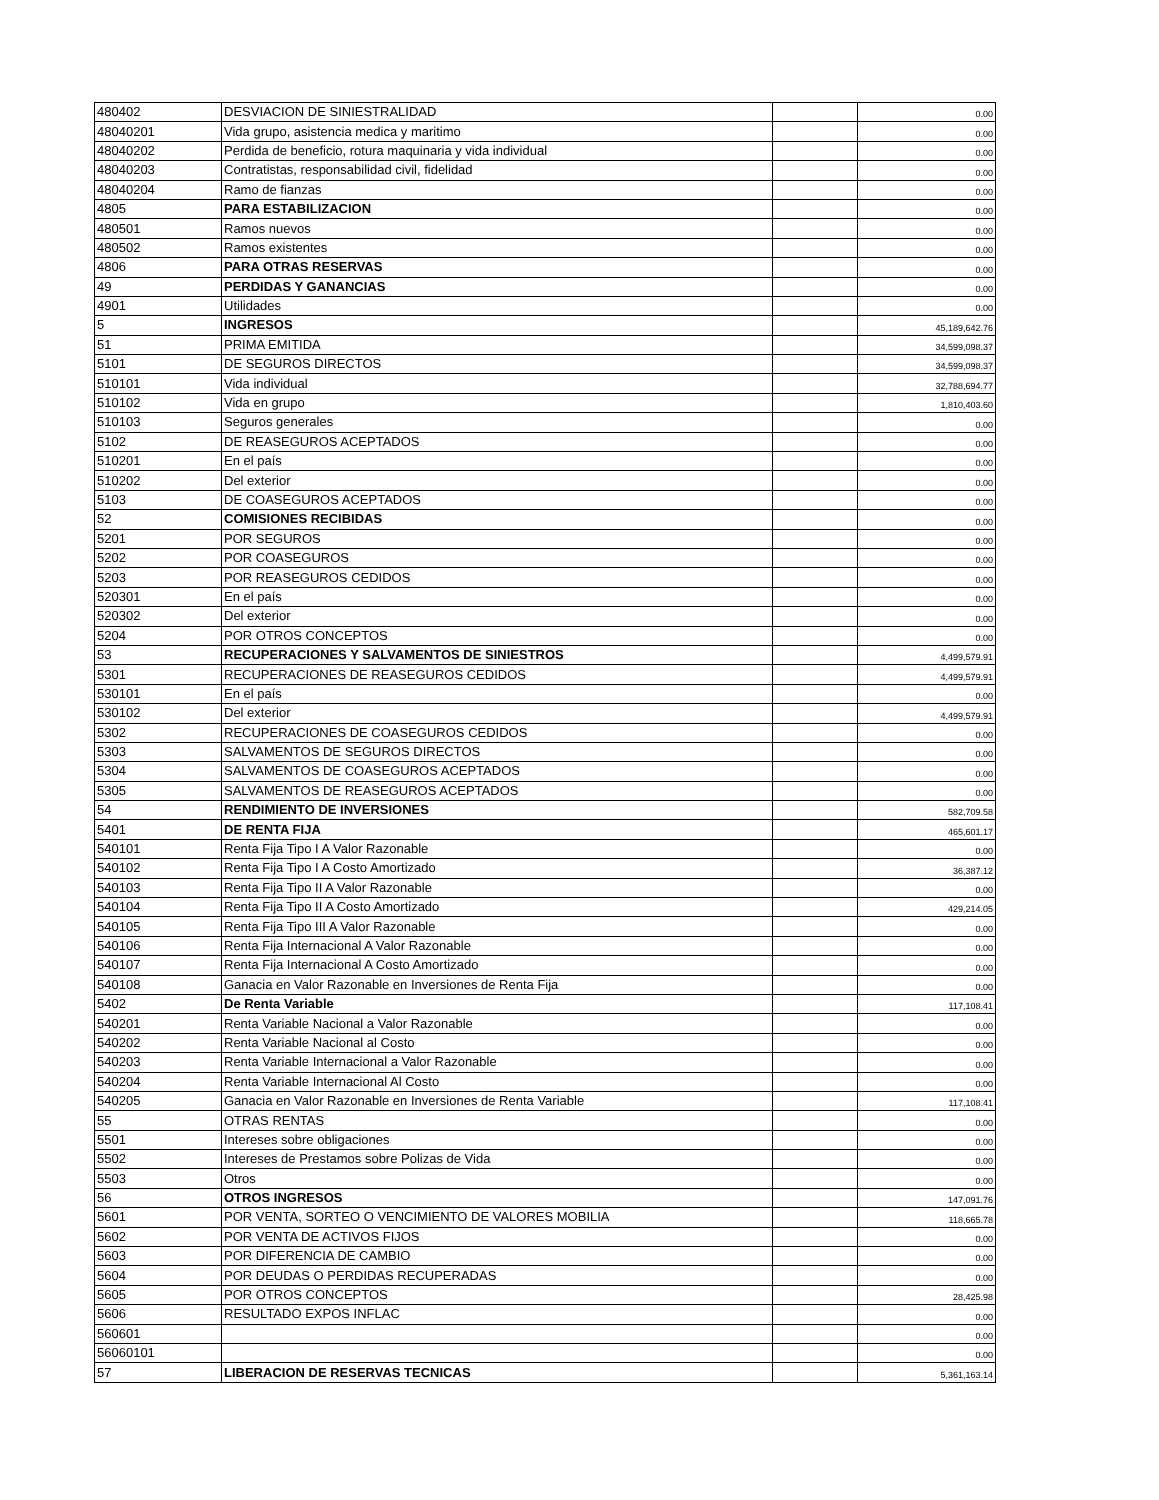| 480402 | DESVIACION DE SINIESTRALIDAD | | 0.00 |
| 48040201 | Vida grupo, asistencia medica y maritimo | | 0.00 |
| 48040202 | Perdida de beneficio, rotura maquinaria y vida individual | | 0.00 |
| 48040203 | Contratistas, responsabilidad civil, fidelidad | | 0.00 |
| 48040204 | Ramo de fianzas | | 0.00 |
| 4805 | PARA ESTABILIZACION | | 0.00 |
| 480501 | Ramos nuevos | | 0.00 |
| 480502 | Ramos existentes | | 0.00 |
| 4806 | PARA OTRAS RESERVAS | | 0.00 |
| 49 | PERDIDAS Y GANANCIAS | | 0.00 |
| 4901 | Utilidades | | 0.00 |
| 5 | INGRESOS | | 45,189,642.76 |
| 51 | PRIMA EMITIDA | | 34,599,098.37 |
| 5101 | DE SEGUROS DIRECTOS | | 34,599,098.37 |
| 510101 | Vida individual | | 32,788,694.77 |
| 510102 | Vida en grupo | | 1,810,403.60 |
| 510103 | Seguros generales | | 0.00 |
| 5102 | DE REASEGUROS ACEPTADOS | | 0.00 |
| 510201 | En el país | | 0.00 |
| 510202 | Del exterior | | 0.00 |
| 5103 | DE COASEGUROS ACEPTADOS | | 0.00 |
| 52 | COMISIONES RECIBIDAS | | 0.00 |
| 5201 | POR SEGUROS | | 0.00 |
| 5202 | POR COASEGUROS | | 0.00 |
| 5203 | POR REASEGUROS CEDIDOS | | 0.00 |
| 520301 | En el país | | 0.00 |
| 520302 | Del exterior | | 0.00 |
| 5204 | POR OTROS CONCEPTOS | | 0.00 |
| 53 | RECUPERACIONES Y SALVAMENTOS DE SINIESTROS | | 4,499,579.91 |
| 5301 | RECUPERACIONES DE REASEGUROS CEDIDOS | | 4,499,579.91 |
| 530101 | En el país | | 0.00 |
| 530102 | Del exterior | | 4,499,579.91 |
| 5302 | RECUPERACIONES DE COASEGUROS CEDIDOS | | 0.00 |
| 5303 | SALVAMENTOS DE SEGUROS DIRECTOS | | 0.00 |
| 5304 | SALVAMENTOS DE COASEGUROS ACEPTADOS | | 0.00 |
| 5305 | SALVAMENTOS DE REASEGUROS ACEPTADOS | | 0.00 |
| 54 | RENDIMIENTO DE INVERSIONES | | 582,709.58 |
| 5401 | DE RENTA FIJA | | 465,601.17 |
| 540101 | Renta Fija Tipo I A Valor Razonable | | 0.00 |
| 540102 | Renta Fija Tipo I A Costo Amortizado | | 36,387.12 |
| 540103 | Renta Fija Tipo II A Valor Razonable | | 0.00 |
| 540104 | Renta Fija Tipo II A Costo Amortizado | | 429,214.05 |
| 540105 | Renta Fija Tipo III A Valor Razonable | | 0.00 |
| 540106 | Renta Fija Internacional A Valor Razonable | | 0.00 |
| 540107 | Renta Fija Internacional A Costo Amortizado | | 0.00 |
| 540108 | Ganacia en Valor Razonable en Inversiones de Renta Fija | | 0.00 |
| 5402 | De Renta Variable | | 117,108.41 |
| 540201 | Renta Variable Nacional a Valor Razonable | | 0.00 |
| 540202 | Renta Variable Nacional al Costo | | 0.00 |
| 540203 | Renta Variable Internacional a Valor Razonable | | 0.00 |
| 540204 | Renta Variable Internacional Al Costo | | 0.00 |
| 540205 | Ganacia en Valor Razonable en Inversiones de Renta Variable | | 117,108.41 |
| 55 | OTRAS RENTAS | | 0.00 |
| 5501 | Intereses sobre obligaciones | | 0.00 |
| 5502 | Intereses de Prestamos sobre Polizas de Vida | | 0.00 |
| 5503 | Otros | | 0.00 |
| 56 | OTROS INGRESOS | | 147,091.76 |
| 5601 | POR VENTA, SORTEO O VENCIMIENTO DE VALORES MOBILIA | | 118,665.78 |
| 5602 | POR VENTA DE ACTIVOS FIJOS | | 0.00 |
| 5603 | POR DIFERENCIA DE CAMBIO | | 0.00 |
| 5604 | POR DEUDAS O PERDIDAS RECUPERADAS | | 0.00 |
| 5605 | POR OTROS CONCEPTOS | | 28,425.98 |
| 5606 | RESULTADO EXPOS INFLAC | | 0.00 |
| 560601 | | | 0.00 |
| 56060101 | | | 0.00 |
| 57 | LIBERACION DE RESERVAS TECNICAS | | 5,361,163.14 |